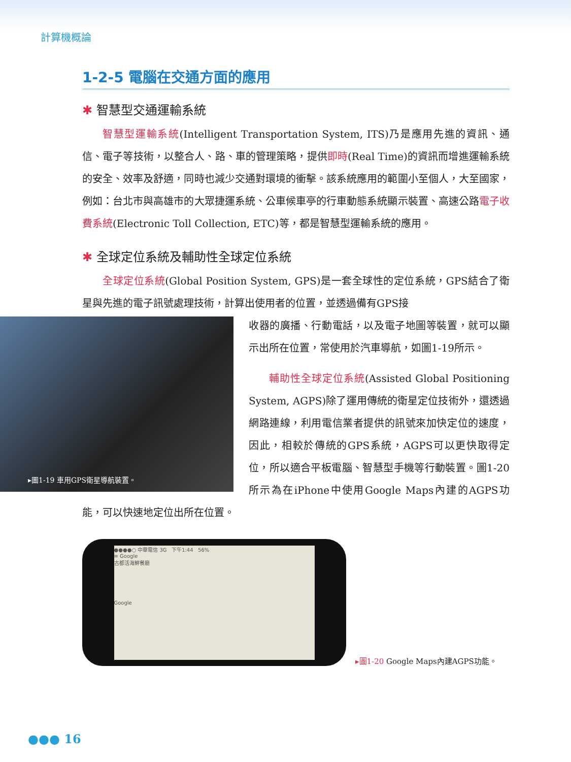計算機概論
1-2-5 電腦在交通方面的應用
✱ 智慧型交通運輸系統
智慧型運輸系統(Intelligent Transportation System, ITS)乃是應用先進的資訊、通信、電子等技術，以整合人、路、車的管理策略，提供即時(Real Time)的資訊而增進運輸系統的安全、效率及舒適，同時也減少交通對環境的衝擊。該系統應用的範圍小至個人，大至國家，例如：台北市與高雄市的大眾捷運系統、公車候車亭的行車動態系統顯示裝置、高速公路電子收費系統(Electronic Toll Collection, ETC)等，都是智慧型運輸系統的應用。
✱ 全球定位系統及輔助性全球定位系統
全球定位系統(Global Position System, GPS)是一套全球性的定位系統，GPS結合了衛星與先進的電子訊號處理技術，計算出使用者的位置，並透過備有GPS接
▸圖1-19 車用GPS衛星導航裝置。
收器的廣播、行動電話，以及電子地圖等裝置，就可以顯示出所在位置，常使用於汽車導航，如圖1-19所示。
輔助性全球定位系統(Assisted Global Positioning System, AGPS)除了運用傳統的衛星定位技術外，還透過網路連線，利用電信業者提供的訊號來加快定位的速度，因此，相較於傳統的GPS系統，AGPS可以更快取得定位，所以適合平板電腦、智慧型手機等行動裝置。圖1-20所示為在iPhone中使用Google Maps內建的AGPS功能，可以快速地定位出所在位置。
●●●●○ 中華電信 3G 下午1:44 56%
≡ Google
古都活海鮮餐廳
Google
▸圖1-20 Google Maps內建AGPS功能。
●●● 16